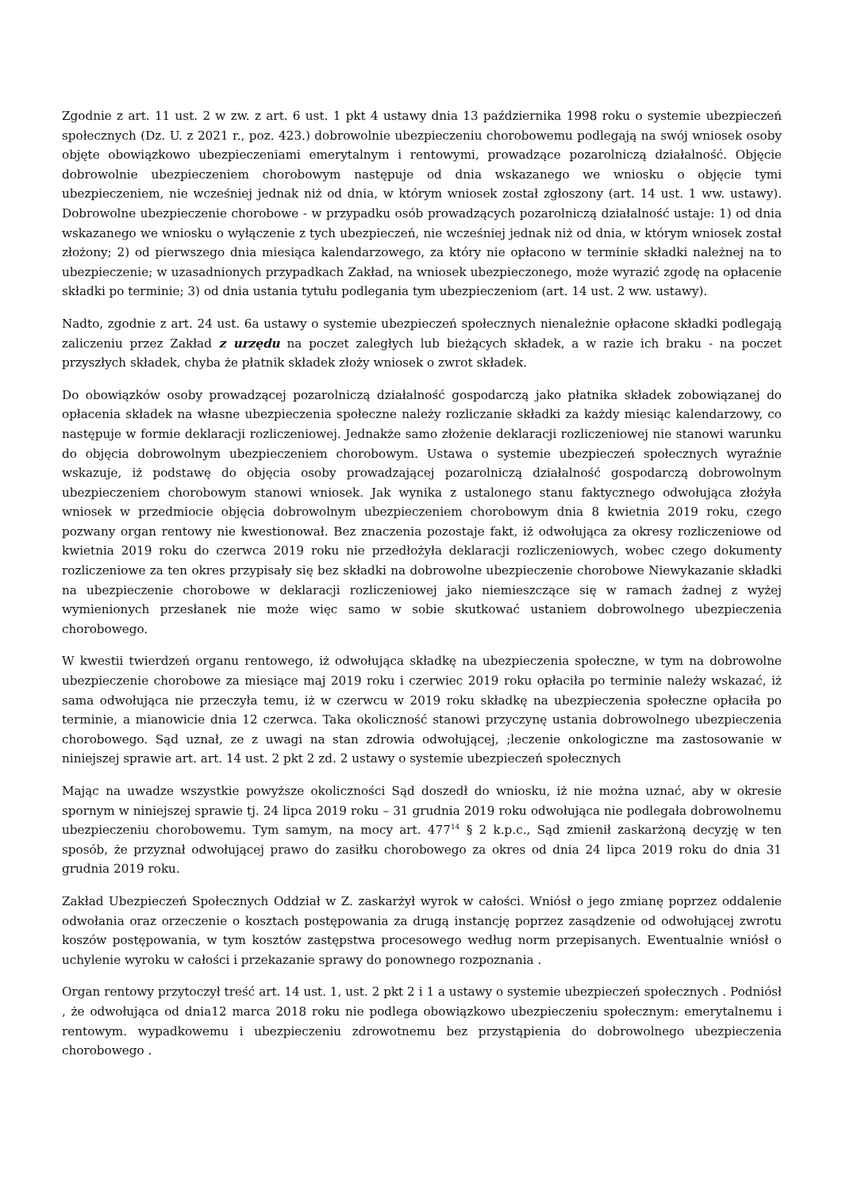Zgodnie z art. 11 ust. 2 w zw. z art. 6 ust. 1 pkt 4 ustawy dnia 13 października 1998 roku o systemie ubezpieczeń społecznych (Dz. U. z 2021 r., poz. 423.) dobrowolnie ubezpieczeniu chorobowemu podlegają na swój wniosek osoby objęte obowiązkowo ubezpieczeniami emerytalnym i rentowymi, prowadzące pozarolniczą działalność. Objęcie dobrowolnie ubezpieczeniem chorobowym następuje od dnia wskazanego we wniosku o objęcie tymi ubezpieczeniem, nie wcześniej jednak niż od dnia, w którym wniosek został zgłoszony (art. 14 ust. 1 ww. ustawy). Dobrowolne ubezpieczenie chorobowe - w przypadku osób prowadzących pozarolniczą działalność ustaje: 1) od dnia wskazanego we wniosku o wyłączenie z tych ubezpieczeń, nie wcześniej jednak niż od dnia, w którym wniosek został złożony; 2) od pierwszego dnia miesiąca kalendarzowego, za który nie opłacono w terminie składki należnej na to ubezpieczenie; w uzasadnionych przypadkach Zakład, na wniosek ubezpieczonego, może wyrazić zgodę na opłacenie składki po terminie; 3) od dnia ustania tytułu podlegania tym ubezpieczeniom (art. 14 ust. 2 ww. ustawy).
Nadto, zgodnie z art. 24 ust. 6a ustawy o systemie ubezpieczeń społecznych nienależnie opłacone składki podlegają zaliczeniu przez Zakład z urzędu na poczet zaległych lub bieżących składek, a w razie ich braku - na poczet przyszłych składek, chyba że płatnik składek złoży wniosek o zwrot składek.
Do obowiązków osoby prowadzącej pozarolniczą działalność gospodarczą jako płatnika składek zobowiązanej do opłacenia składek na własne ubezpieczenia społeczne należy rozliczanie składki za każdy miesiąc kalendarzowy, co następuje w formie deklaracji rozliczeniowej. Jednakże samo złożenie deklaracji rozliczeniowej nie stanowi warunku do objęcia dobrowolnym ubezpieczeniem chorobowym. Ustawa o systemie ubezpieczeń społecznych wyraźnie wskazuje, iż podstawę do objęcia osoby prowadzającej pozarolniczą działalność gospodarczą dobrowolnym ubezpieczeniem chorobowym stanowi wniosek. Jak wynika z ustalonego stanu faktycznego odwołująca złożyła wniosek w przedmiocie objęcia dobrowolnym ubezpieczeniem chorobowym dnia 8 kwietnia 2019 roku, czego pozwany organ rentowy nie kwestionował. Bez znaczenia pozostaje fakt, iż odwołująca za okresy rozliczeniowe od kwietnia 2019 roku do czerwca 2019 roku nie przedłożyła deklaracji rozliczeniowych, wobec czego dokumenty rozliczeniowe za ten okres przypisały się bez składki na dobrowolne ubezpieczenie chorobowe Niewykazanie składki na ubezpieczenie chorobowe w deklaracji rozliczeniowej jako niemieszczące się w ramach żadnej z wyżej wymienionych przesłanek nie może więc samo w sobie skutkować ustaniem dobrowolnego ubezpieczenia chorobowego.
W kwestii twierdzeń organu rentowego, iż odwołująca składkę na ubezpieczenia społeczne, w tym na dobrowolne ubezpieczenie chorobowe za miesiące maj 2019 roku i czerwiec 2019 roku opłaciła po terminie należy wskazać, iż sama odwołująca nie przeczyła temu, iż w czerwcu w 2019 roku składkę na ubezpieczenia społeczne opłaciła po terminie, a mianowicie dnia 12 czerwca. Taka okoliczność stanowi przyczynę ustania dobrowolnego ubezpieczenia chorobowego. Sąd uznał, ze z uwagi na stan zdrowia odwołującej, ;leczenie onkologiczne ma zastosowanie w niniejszej sprawie art. art. 14 ust. 2 pkt 2 zd. 2 ustawy o systemie ubezpieczeń społecznych
Mając na uwadze wszystkie powyższe okoliczności Sąd doszedł do wniosku, iż nie można uznać, aby w okresie spornym w niniejszej sprawie tj. 24 lipca 2019 roku – 31 grudnia 2019 roku odwołująca nie podlegała dobrowolnemu ubezpieczeniu chorobowemu. Tym samym, na mocy art. 477<sup>14</sup> § 2 k.p.c., Sąd zmienił zaskarżoną decyzję w ten sposób, że przyznał odwołującej prawo do zasiłku chorobowego za okres od dnia 24 lipca 2019 roku do dnia 31 grudnia 2019 roku.
Zakład Ubezpieczeń Społecznych Oddział w Z. zaskarżył wyrok w całości. Wniósł o jego zmianę poprzez oddalenie odwołania oraz orzeczenie o kosztach postępowania za drugą instancję poprzez zasądzenie od odwołującej zwrotu koszów postępowania, w tym kosztów zastępstwa procesowego według norm przepisanych. Ewentualnie wniósł o uchylenie wyroku w całości i przekazanie sprawy do ponownego rozpoznania .
Organ rentowy przytoczył treść art. 14 ust. 1, ust. 2 pkt 2 i 1 a ustawy o systemie ubezpieczeń społecznych . Podniósł , że odwołująca od dnia12 marca 2018 roku nie podlega obowiązkowo ubezpieczeniu społecznym: emerytalnemu i rentowym. wypadkowemu i ubezpieczeniu zdrowotnemu bez przystąpienia do dobrowolnego ubezpieczenia chorobowego .